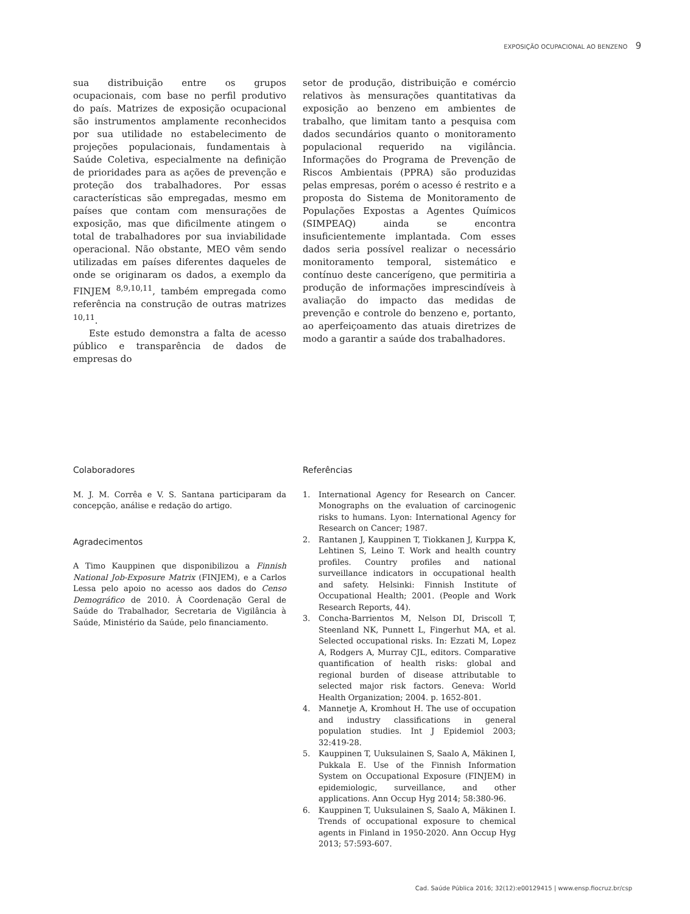EXPOSIÇÃO OCUPACIONAL AO BENZENO 9
sua distribuição entre os grupos ocupacionais, com base no perfil produtivo do país. Matrizes de exposição ocupacional são instrumentos amplamente reconhecidos por sua utilidade no estabelecimento de projeções populacionais, fundamentais à Saúde Coletiva, especialmente na definição de prioridades para as ações de prevenção e proteção dos trabalhadores. Por essas características são empregadas, mesmo em países que contam com mensurações de exposição, mas que dificilmente atingem o total de trabalhadores por sua inviabilidade operacional. Não obstante, MEO vêm sendo utilizadas em países diferentes daqueles de onde se originaram os dados, a exemplo da FINJEM <sup>8,9,10,11</sup>, também empregada como referência na construção de outras matrizes <sup>10,11</sup>.
Este estudo demonstra a falta de acesso público e transparência de dados de empresas do
setor de produção, distribuição e comércio relativos às mensurações quantitativas da exposição ao benzeno em ambientes de trabalho, que limitam tanto a pesquisa com dados secundários quanto o monitoramento populacional requerido na vigilância. Informações do Programa de Prevenção de Riscos Ambientais (PPRA) são produzidas pelas empresas, porém o acesso é restrito e a proposta do Sistema de Monitoramento de Populações Expostas a Agentes Químicos (SIMPEAQ) ainda se encontra insuficientemente implantada. Com esses dados seria possível realizar o necessário monitoramento temporal, sistemático e contínuo deste cancerígeno, que permitiria a produção de informações imprescindíveis à avaliação do impacto das medidas de prevenção e controle do benzeno e, portanto, ao aperfeiçoamento das atuais diretrizes de modo a garantir a saúde dos trabalhadores.
Colaboradores
M. J. M. Corrêa e V. S. Santana participaram da concepção, análise e redação do artigo.
Agradecimentos
A Timo Kauppinen que disponibilizou a Finnish National Job-Exposure Matrix (FINJEM), e a Carlos Lessa pelo apoio no acesso aos dados do Censo Demográfico de 2010. À Coordenação Geral de Saúde do Trabalhador, Secretaria de Vigilância à Saúde, Ministério da Saúde, pelo financiamento.
Referências
1. International Agency for Research on Cancer. Monographs on the evaluation of carcinogenic risks to humans. Lyon: International Agency for Research on Cancer; 1987.
2. Rantanen J, Kauppinen T, Tiokkanen J, Kurppa K, Lehtinen S, Leino T. Work and health country profiles. Country profiles and national surveillance indicators in occupational health and safety. Helsinki: Finnish Institute of Occupational Health; 2001. (People and Work Research Reports, 44).
3. Concha-Barrientos M, Nelson DI, Driscoll T, Steenland NK, Punnett L, Fingerhut MA, et al. Selected occupational risks. In: Ezzati M, Lopez A, Rodgers A, Murray CJL, editors. Comparative quantification of health risks: global and regional burden of disease attributable to selected major risk factors. Geneva: World Health Organization; 2004. p. 1652-801.
4. Mannetje A, Kromhout H. The use of occupation and industry classifications in general population studies. Int J Epidemiol 2003; 32:419-28.
5. Kauppinen T, Uuksulainen S, Saalo A, Mäkinen I, Pukkala E. Use of the Finnish Information System on Occupational Exposure (FINJEM) in epidemiologic, surveillance, and other applications. Ann Occup Hyg 2014; 58:380-96.
6. Kauppinen T, Uuksulainen S, Saalo A, Mäkinen I. Trends of occupational exposure to chemical agents in Finland in 1950-2020. Ann Occup Hyg 2013; 57:593-607.
Cad. Saúde Pública 2016; 32(12):e00129415 | www.ensp.fiocruz.br/csp